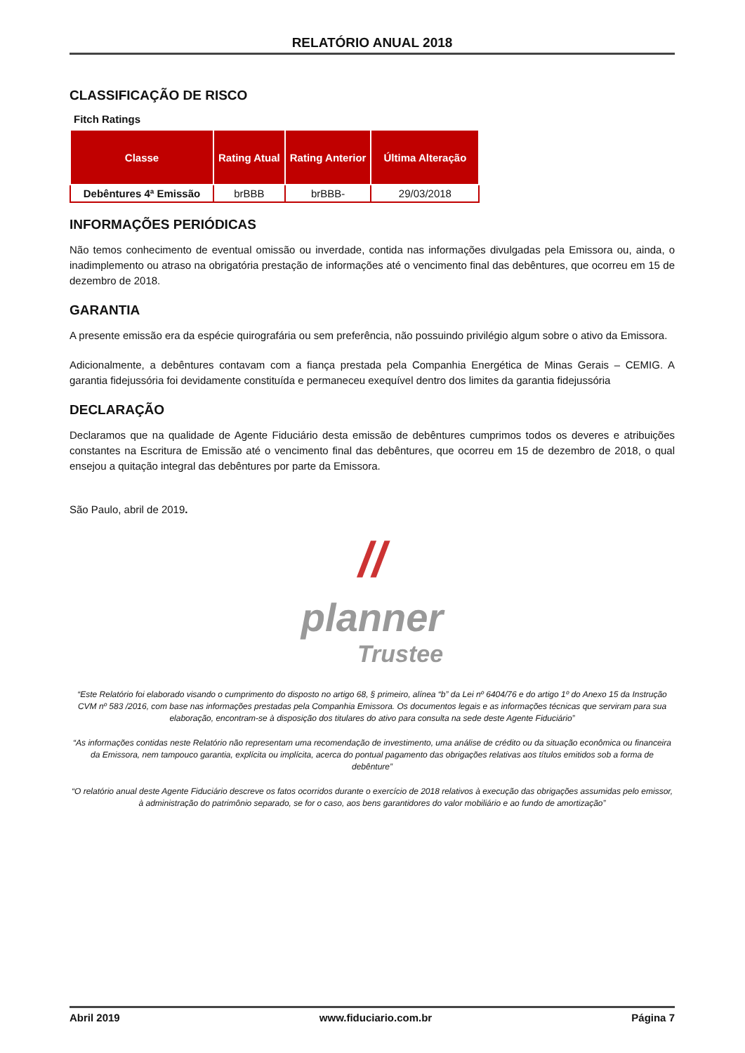RELATÓRIO ANUAL 2018
CLASSIFICAÇÃO DE RISCO
Fitch Ratings
| Classe | Rating Atual | Rating Anterior | Última Alteração |
| --- | --- | --- | --- |
| Debêntures 4ª Emissão | brBBB | brBBB- | 29/03/2018 |
INFORMAÇÕES PERIÓDICAS
Não temos conhecimento de eventual omissão ou inverdade, contida nas informações divulgadas pela Emissora ou, ainda, o inadimplemento ou atraso na obrigatória prestação de informações até o vencimento final das debêntures, que ocorreu em 15 de dezembro de 2018.
GARANTIA
A presente emissão era da espécie quirografária ou sem preferência, não possuindo privilégio algum sobre o ativo da Emissora.
Adicionalmente, a debêntures contavam com a fiança prestada pela Companhia Energética de Minas Gerais – CEMIG. A garantia fidejussória foi devidamente constituída e permaneceu exequível dentro dos limites da garantia fidejussória
DECLARAÇÃO
Declaramos que na qualidade de Agente Fiduciário desta emissão de debêntures cumprimos todos os deveres e atribuições constantes na Escritura de Emissão até o vencimento final das debêntures, que ocorreu em 15 de dezembro de 2018, o qual ensejou a quitação integral das debêntures por parte da Emissora.
São Paulo, abril de 2019.
//
planner
Trustee
“Este Relatório foi elaborado visando o cumprimento do disposto no artigo 68, § primeiro, alínea “b” da Lei nº 6404/76 e do artigo 1º do Anexo 15 da Instrução CVM nº 583 /2016, com base nas informações prestadas pela Companhia Emissora. Os documentos legais e as informações técnicas que serviram para sua elaboração, encontram-se à disposição dos titulares do ativo para consulta na sede deste Agente Fiduciário”
“As informações contidas neste Relatório não representam uma recomendação de investimento, uma análise de crédito ou da situação econômica ou financeira da Emissora, nem tampouco garantia, explícita ou implícita, acerca do pontual pagamento das obrigações relativas aos títulos emitidos sob a forma de debênture”
“O relatório anual deste Agente Fiduciário descreve os fatos ocorridos durante o exercício de 2018 relativos à execução das obrigações assumidas pelo emissor, à administração do patrimônio separado, se for o caso, aos bens garantidores do valor mobiliário e ao fundo de amortização”
Abril 2019 www.fiduciario.com.br Página 7